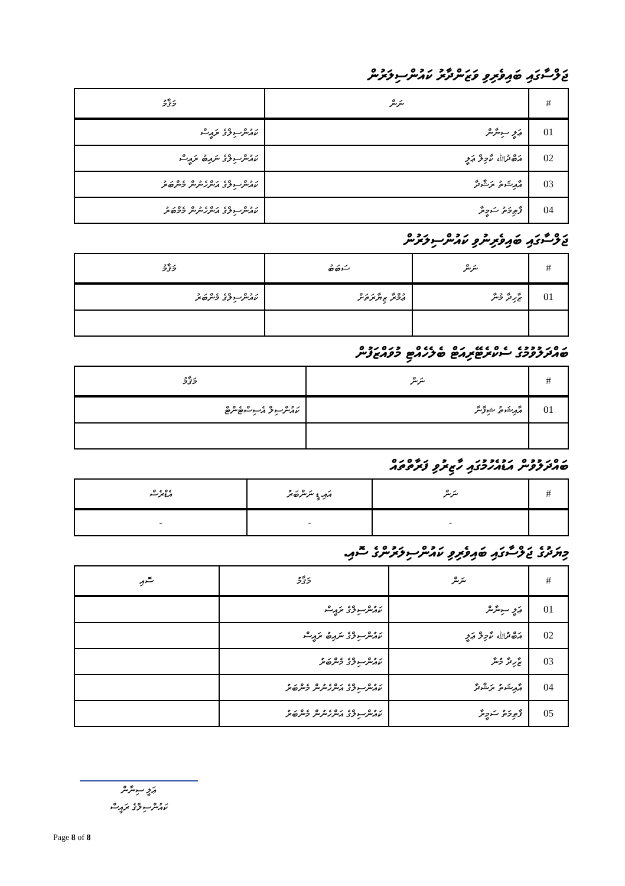ޖަލްސާގައި ބައިވެރިވި ވަޒަންދާރު ކައުންސިލަރުން
| # | ނަން | މަޤާމު |
| --- | --- | --- |
| 01 | ޢަލީ ސިނާން | ކައުންސިލްގެ ރައީސް |
| 02 | އަބްދުﷲ ކާމިލް ޢަލީ | ކައުންސިލްގެ ނައިބު ރައީސް |
| 03 | އާއިޝަތު ރަޝާދާ | ކައުންސިލްގެ އަންހެނުން މެންބަރު |
| 04 | ފާޠިމަތު ސަމީރާ | ކައުންސިލްގެ އަންހެނުން މެމްބަރު |
ޖަލްސާގައި ބައިވެރިނުވި ކައުންސިލަރުން
| # | ނަން | ސަބަބު | މަޤާމު |
| --- | --- | --- | --- |
| 01 | ޒާހިދާ މުނާ | ޢުމްރާ ޒިޔާރަތަށް | ކައުންސިލްގެ މެންބަރު |
ބައްދަލުވުމުގެ ސެކްރެޓޭރިއަޓް ބެލެހެއްޓި މުވައްޒަފުން
| # | ނަން | މަޤާމު |
| --- | --- | --- |
| 01 | އާއިޝަތު ޝިފާނާ | ކައުންސިލް އެސިސްޓެންޓް |
ބައްދަލުވުން އަޑުއެހުމުގައި ހާޒިރުވި ފަރާތްތައް
| # | ނަން | އައި.ޑީ ނަންބަރު | އެޑްރެސް |
| --- | --- | --- | --- |
| | - | - | - |
މިޔަދުގެ ޖަލްސާގައި ބައިވެރިވި ކައުންސިލަރުންގެ ސޮއި.
| # | ނަން | މަޤާމު | ސޮއި |
| --- | --- | --- | --- |
| 01 | ޢަލީ ސިނާން | ކައުންސިލްގެ ރައީސް | |
| 02 | އަބްދުﷲ ކާމިލް ޢަލީ | ކައުންސިލްގެ ނައިބު ރައީސް | |
| 03 | ޒާހިދާ މުނާ | ކައުންސިލްގެ މެންބަރު | |
| 04 | އާއިޝަތު ރަޝާދާ | ކައުންސިލްގެ އަންހެނުން މެންބަރު | |
| 05 | ފާޠިމަތު ސަމީރާ | ކައުންސިލްގެ އަންހެނުން މެންބަރު | |
ޢަލީ ސިނާން
ކައުންސިލްގެ ރައީސް
Page 8 of 8